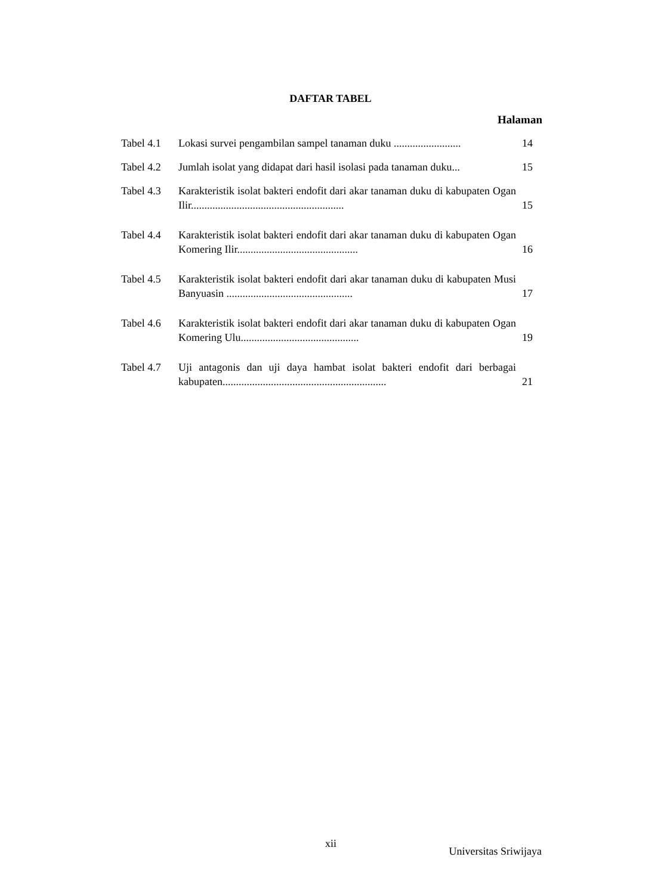DAFTAR TABEL
Halaman
Tabel 4.1 Lokasi survei pengambilan sampel tanaman duku ......................... 14
Tabel 4.2 Jumlah isolat yang didapat dari hasil isolasi pada tanaman duku... 15
Tabel 4.3 Karakteristik isolat bakteri endofit dari akar tanaman duku di kabupaten Ogan Ilir......................................................... 15
Tabel 4.4 Karakteristik isolat bakteri endofit dari akar tanaman duku di kabupaten Ogan Komering Ilir............................................. 16
Tabel 4.5 Karakteristik isolat bakteri endofit dari akar tanaman duku di kabupaten Musi Banyuasin ............................................... 17
Tabel 4.6 Karakteristik isolat bakteri endofit dari akar tanaman duku di kabupaten Ogan Komering Ulu............................................ 19
Tabel 4.7 Uji antagonis dan uji daya hambat isolat bakteri endofit dari berbagai kabupaten............................................................. 21
xii
Universitas Sriwijaya